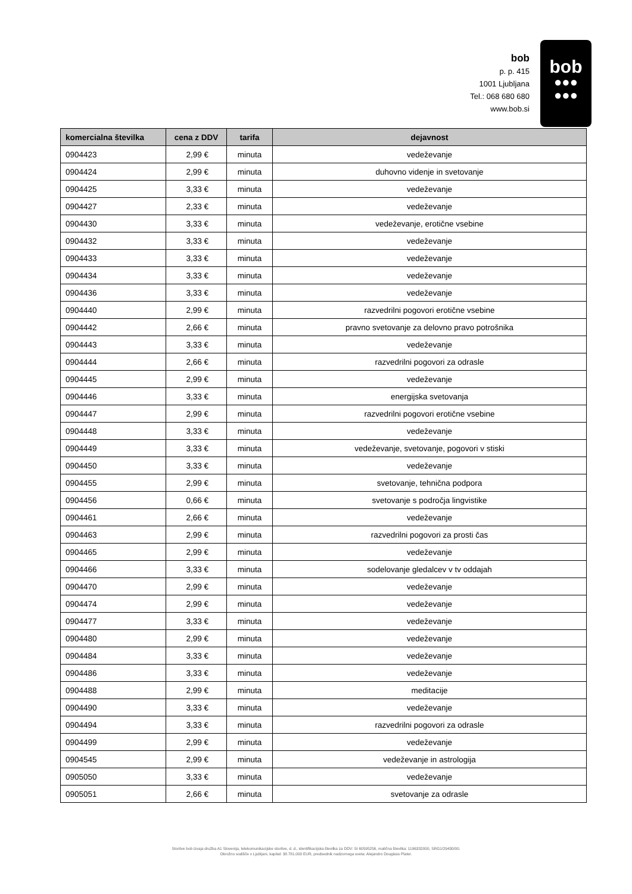bob
p. p. 415
1001 Ljubljana
Tel.: 068 680 680
www.bob.si
bob
●●●
●●●
| komercialna številka | cena z DDV | tarifa | dejavnost |
| --- | --- | --- | --- |
| 0904423 | 2,99 € | minuta | vedeževanje |
| 0904424 | 2,99 € | minuta | duhovno videnje in svetovanje |
| 0904425 | 3,33 € | minuta | vedeževanje |
| 0904427 | 2,33 € | minuta | vedeževanje |
| 0904430 | 3,33 € | minuta | vedeževanje, erotične vsebine |
| 0904432 | 3,33 € | minuta | vedeževanje |
| 0904433 | 3,33 € | minuta | vedeževanje |
| 0904434 | 3,33 € | minuta | vedeževanje |
| 0904436 | 3,33 € | minuta | vedeževanje |
| 0904440 | 2,99 € | minuta | razvedrilni pogovori erotične vsebine |
| 0904442 | 2,66 € | minuta | pravno svetovanje za delovno pravo potrošnika |
| 0904443 | 3,33 € | minuta | vedeževanje |
| 0904444 | 2,66 € | minuta | razvedrilni pogovori za odrasle |
| 0904445 | 2,99 € | minuta | vedeževanje |
| 0904446 | 3,33 € | minuta | energijska svetovanja |
| 0904447 | 2,99 € | minuta | razvedrilni pogovori erotične vsebine |
| 0904448 | 3,33 € | minuta | vedeževanje |
| 0904449 | 3,33 € | minuta | vedeževanje, svetovanje, pogovori v stiski |
| 0904450 | 3,33 € | minuta | vedeževanje |
| 0904455 | 2,99 € | minuta | svetovanje, tehnična podpora |
| 0904456 | 0,66 € | minuta | svetovanje s področja lingvistike |
| 0904461 | 2,66 € | minuta | vedeževanje |
| 0904463 | 2,99 € | minuta | razvedrilni pogovori za prosti čas |
| 0904465 | 2,99 € | minuta | vedeževanje |
| 0904466 | 3,33 € | minuta | sodelovanje gledalcev v tv oddajah |
| 0904470 | 2,99 € | minuta | vedeževanje |
| 0904474 | 2,99 € | minuta | vedeževanje |
| 0904477 | 3,33 € | minuta | vedeževanje |
| 0904480 | 2,99 € | minuta | vedeževanje |
| 0904484 | 3,33 € | minuta | vedeževanje |
| 0904486 | 3,33 € | minuta | vedeževanje |
| 0904488 | 2,99 € | minuta | meditacije |
| 0904490 | 3,33 € | minuta | vedeževanje |
| 0904494 | 3,33 € | minuta | razvedrilni pogovori za odrasle |
| 0904499 | 2,99 € | minuta | vedeževanje |
| 0904545 | 2,99 € | minuta | vedeževanje in astrologija |
| 0905050 | 3,33 € | minuta | vedeževanje |
| 0905051 | 2,66 € | minuta | svetovanje za odrasle |
Storitve bob izvaja družba A1 Slovenija, telekomunikacijske storitve, d. d., identifikacijska številka za DDV: SI 60595256, matična številka: 1196332000, SRG1/29430/00.
Okrožno sodišče v Ljubljani, kapital: 38.781.000 EUR, predsednik nadzornega sveta: Alejandro Douglass Plater.